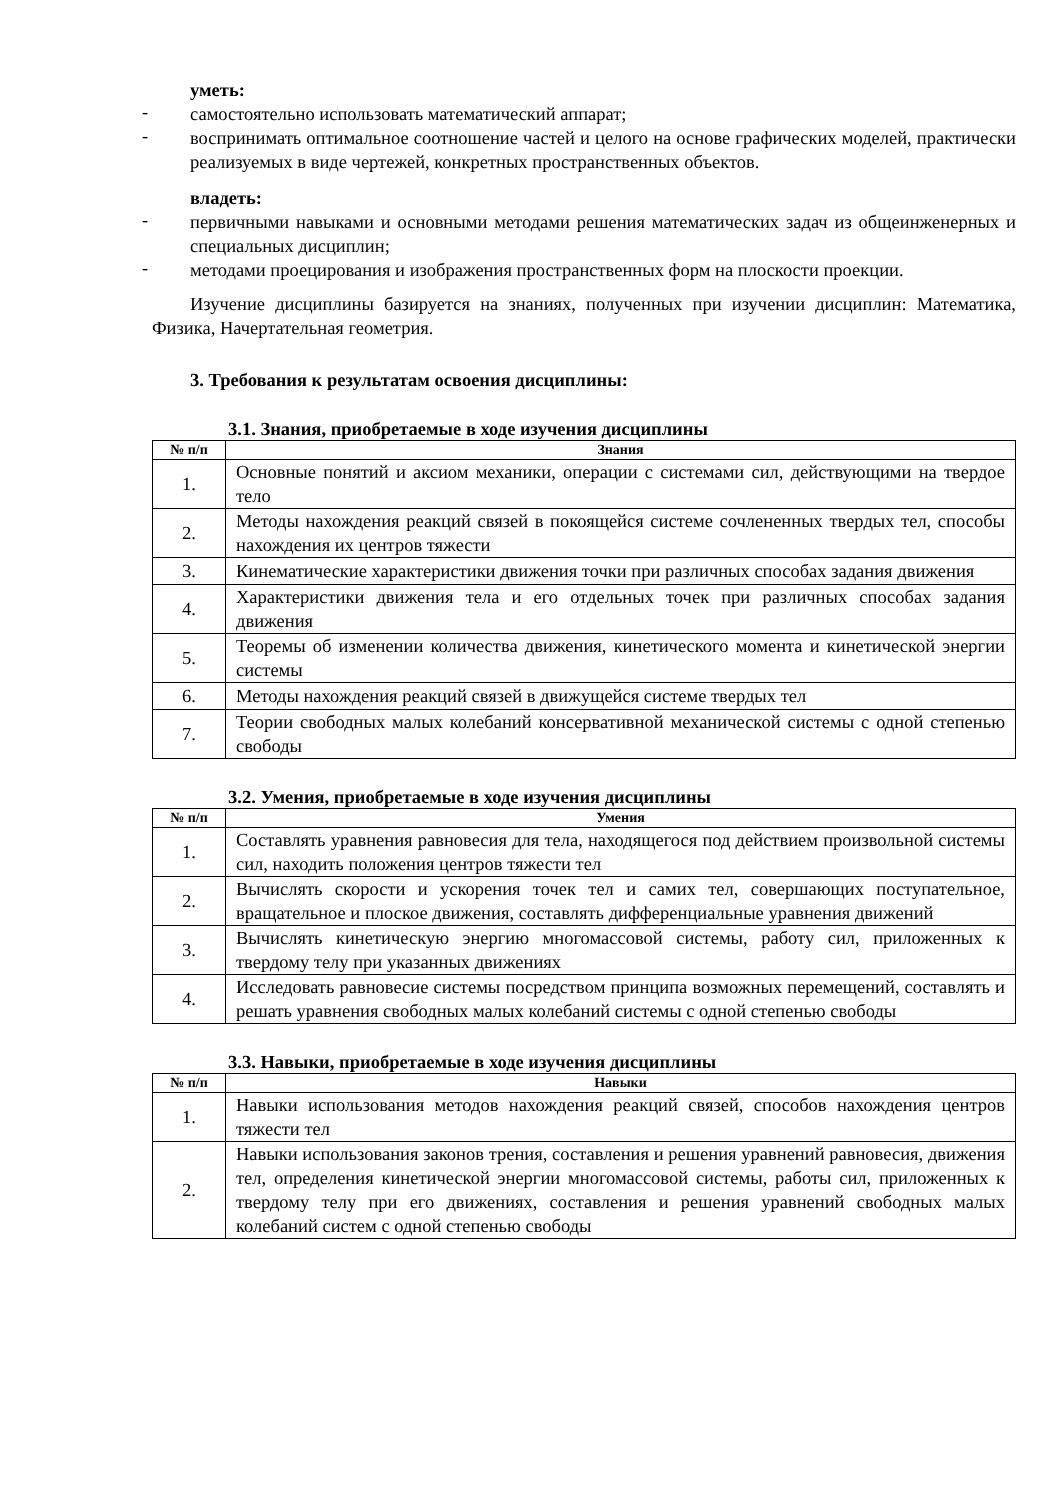уметь:
- самостоятельно использовать математический аппарат;
- воспринимать оптимальное соотношение частей и целого на основе графических моделей, практически реализуемых в виде чертежей, конкретных пространственных объектов.
владеть:
- первичными навыками и основными методами решения математических задач из общеинженерных и специальных дисциплин;
- методами проецирования и изображения пространственных форм на плоскости проекции.
Изучение дисциплины базируется на знаниях, полученных при изучении дисциплин: Математика, Физика, Начертательная геометрия.
3. Требования к результатам освоения дисциплины:
3.1. Знания, приобретаемые в ходе изучения дисциплины
| № п/п | Знания |
| --- | --- |
| 1. | Основные понятий и аксиом механики, операции с системами сил, действующими на твердое тело |
| 2. | Методы нахождения реакций связей в покоящейся системе сочлененных твердых тел, способы нахождения их центров тяжести |
| 3. | Кинематические характеристики движения точки при различных способах задания движения |
| 4. | Характеристики движения тела и его отдельных точек при различных способах задания движения |
| 5. | Теоремы об изменении количества движения, кинетического момента и кинетической энергии системы |
| 6. | Методы нахождения реакций связей в движущейся системе твердых тел |
| 7. | Теории свободных малых колебаний консервативной механической системы с одной степенью свободы |
3.2. Умения, приобретаемые в ходе изучения дисциплины
| № п/п | Умения |
| --- | --- |
| 1. | Составлять уравнения равновесия для тела, находящегося под действием произвольной системы сил, находить положения центров тяжести тел |
| 2. | Вычислять скорости и ускорения точек тел и самих тел, совершающих поступательное, вращательное и плоское движения, составлять дифференциальные уравнения движений |
| 3. | Вычислять кинетическую энергию многомассовой системы, работу сил, приложенных к твердому телу при указанных движениях |
| 4. | Исследовать равновесие системы посредством принципа возможных перемещений, составлять и решать уравнения свободных малых колебаний системы с одной степенью свободы |
3.3. Навыки, приобретаемые в ходе изучения дисциплины
| № п/п | Навыки |
| --- | --- |
| 1. | Навыки использования методов нахождения реакций связей, способов нахождения центров тяжести тел |
| 2. | Навыки использования законов трения, составления и решения уравнений равновесия, движения тел, определения кинетической энергии многомассовой системы, работы сил, приложенных к твердому телу при его движениях, составления и решения уравнений свободных малых колебаний систем с одной степенью свободы |